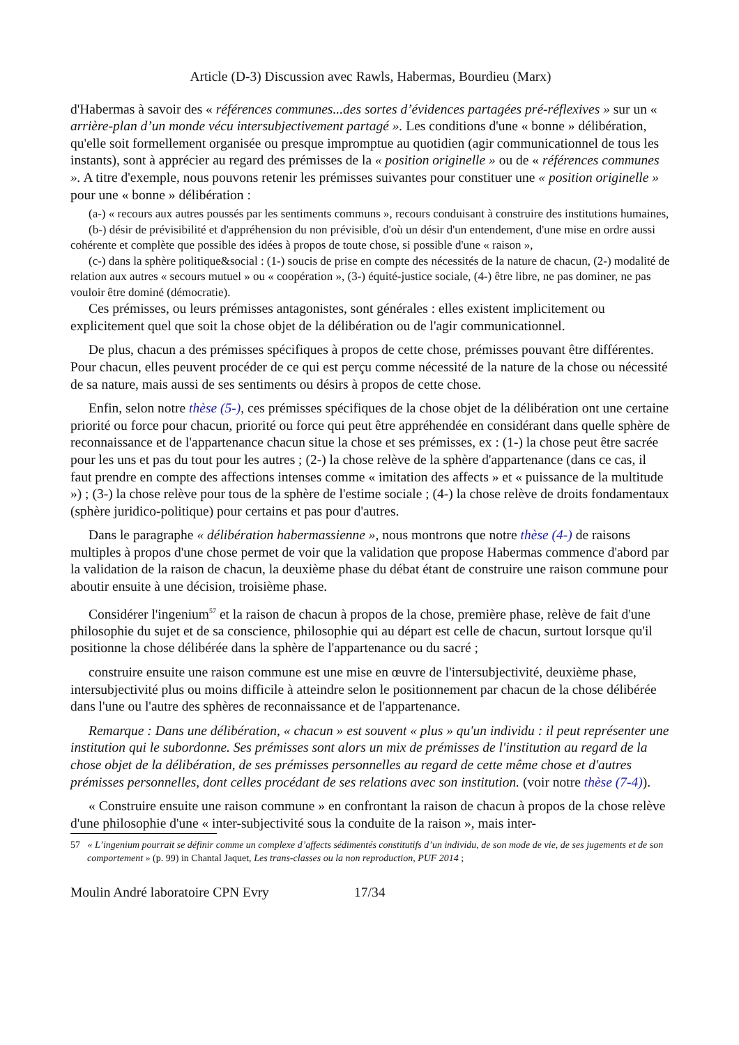Article (D-3) Discussion avec Rawls, Habermas, Bourdieu (Marx)
d'Habermas à savoir des « références communes...des sortes d’évidences partagées pré-réflexives » sur un « arrière-plan d’un monde vécu intersubjectivement partagé ». Les conditions d'une « bonne » délibération, qu'elle soit formellement organisée ou presque impromptue au quotidien (agir communicationnel de tous les instants), sont à apprécier au regard des prémisses de la « position originelle » ou de « références communes ». A titre d'exemple, nous pouvons retenir les prémisses suivantes pour constituer une « position originelle » pour une « bonne » délibération :
(a-) « recours aux autres poussés par les sentiments communs », recours conduisant à construire des institutions humaines,
(b-) désir de prévisibilité et d'appréhension du non prévisible, d'où un désir d'un entendement, d'une mise en ordre aussi cohérente et complète que possible des idées à propos de toute chose, si possible d'une « raison »,
(c-) dans la sphère politique&social : (1-) soucis de prise en compte des nécessités de la nature de chacun, (2-) modalité de relation aux autres « secours mutuel » ou « coopération », (3-) équité-justice sociale, (4-) être libre, ne pas dominer, ne pas vouloir être dominé (démocratie).
Ces prémisses, ou leurs prémisses antagonistes, sont générales : elles existent implicitement ou explicitement quel que soit la chose objet de la délibération ou de l'agir communicationnel.
De plus, chacun a des prémisses spécifiques à propos de cette chose, prémisses pouvant être différentes. Pour chacun, elles peuvent procéder de ce qui est perçu comme nécessité de la nature de la chose ou nécessité de sa nature, mais aussi de ses sentiments ou désirs à propos de cette chose.
Enfin, selon notre thèse (5-), ces prémisses spécifiques de la chose objet de la délibération ont une certaine priorité ou force pour chacun, priorité ou force qui peut être appréhendée en considérant dans quelle sphère de reconnaissance et de l'appartenance chacun situe la chose et ses prémisses, ex : (1-) la chose peut être sacrée pour les uns et pas du tout pour les autres ; (2-) la chose relève de la sphère d'appartenance (dans ce cas, il faut prendre en compte des affections intenses comme « imitation des affects » et « puissance de la multitude ») ; (3-) la chose relève pour tous de la sphère de l'estime sociale ; (4-) la chose relève de droits fondamentaux (sphère juridico-politique) pour certains et pas pour d'autres.
Dans le paragraphe « délibération habermassienne », nous montrons que notre thèse (4-) de raisons multiples à propos d'une chose permet de voir que la validation que propose Habermas commence d'abord par la validation de la raison de chacun, la deuxième phase du débat étant de construire une raison commune pour aboutir ensuite à une décision, troisième phase.
Considérer l'ingenium<sup>57</sup> et la raison de chacun à propos de la chose, première phase, relève de fait d'une philosophie du sujet et de sa conscience, philosophie qui au départ est celle de chacun, surtout lorsque qu'il positionne la chose délibérée dans la sphère de l'appartenance ou du sacré ;
construire ensuite une raison commune est une mise en œuvre de l'intersubjectivité, deuxième phase, intersubjectivité plus ou moins difficile à atteindre selon le positionnement par chacun de la chose délibérée dans l'une ou l'autre des sphères de reconnaissance et de l'appartenance.
Remarque : Dans une délibération, « chacun » est souvent « plus » qu'un individu : il peut représenter une institution qui le subordonne. Ses prémisses sont alors un mix de prémisses de l'institution au regard de la chose objet de la délibération, de ses prémisses personnelles au regard de cette même chose et d'autres prémisses personnelles, dont celles procédant de ses relations avec son institution. (voir notre thèse (7-4)).
« Construire ensuite une raison commune » en confrontant la raison de chacun à propos de la chose relève d'une philosophie d'une « inter-subjectivité sous la conduite de la raison », mais inter-
57 « L’ingenium pourrait se définir comme un complexe d’affects sédimentés constitutifs d’un individu, de son mode de vie, de ses jugements et de son comportement » (p. 99) in Chantal Jaquet, Les trans-classes ou la non reproduction, PUF 2014 ;
Moulin André laboratoire CPN Evry 17/34